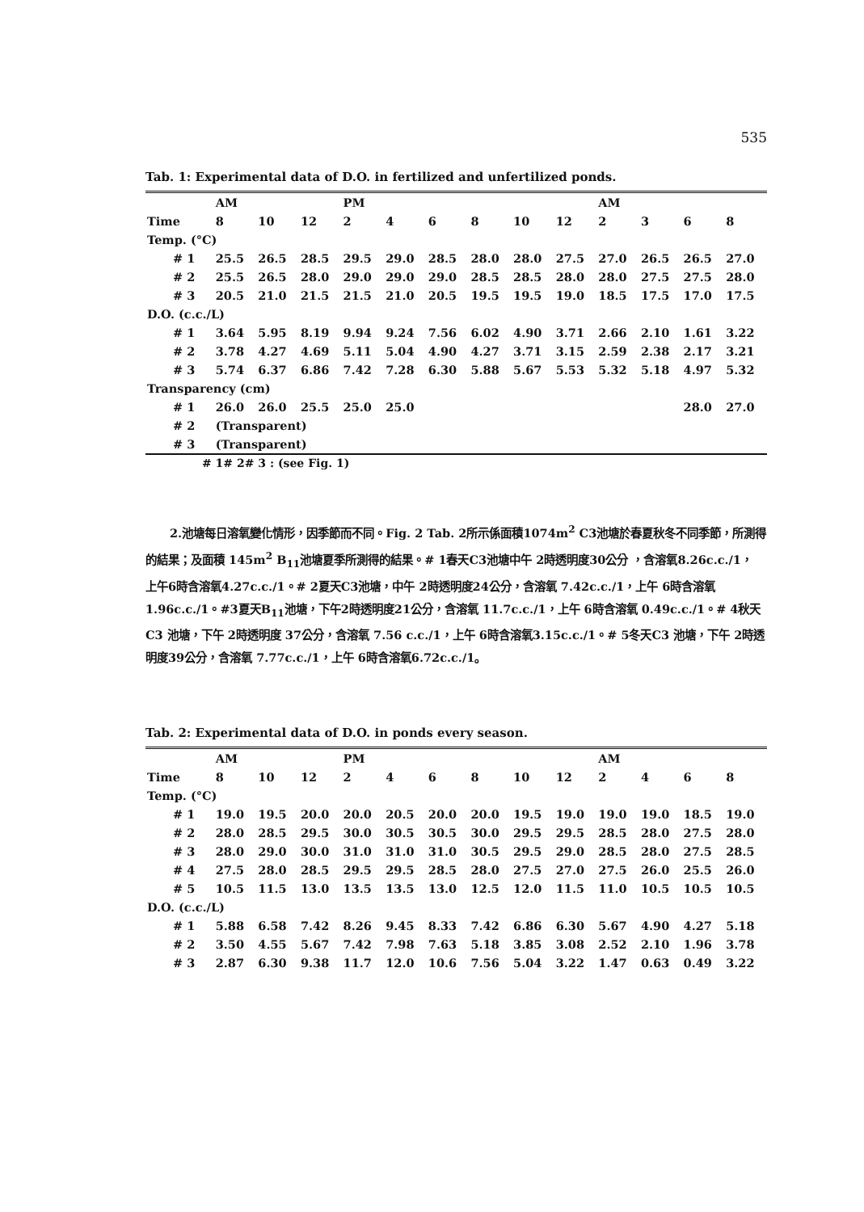535
Tab. 1: Experimental data of D.O. in fertilized and unfertilized ponds.
| | AM | | | PM | | | | | | AM | | | |
| Time | 8 | 10 | 12 | 2 | 4 | 6 | 8 | 10 | 12 | 2 | 3 | 6 | 8 |
| Temp. (°C) | | | | | | | | | | | | | |
| # 1 | 25.5 | 26.5 | 28.5 | 29.5 | 29.0 | 28.5 | 28.0 | 28.0 | 27.5 | 27.0 | 26.5 | 26.5 | 27.0 |
| # 2 | 25.5 | 26.5 | 28.0 | 29.0 | 29.0 | 29.0 | 28.5 | 28.5 | 28.0 | 28.0 | 27.5 | 27.5 | 28.0 |
| # 3 | 20.5 | 21.0 | 21.5 | 21.5 | 21.0 | 20.5 | 19.5 | 19.5 | 19.0 | 18.5 | 17.5 | 17.0 | 17.5 |
| D.O. (c.c./L) | | | | | | | | | | | | | |
| # 1 | 3.64 | 5.95 | 8.19 | 9.94 | 9.24 | 7.56 | 6.02 | 4.90 | 3.71 | 2.66 | 2.10 | 1.61 | 3.22 |
| # 2 | 3.78 | 4.27 | 4.69 | 5.11 | 5.04 | 4.90 | 4.27 | 3.71 | 3.15 | 2.59 | 2.38 | 2.17 | 3.21 |
| # 3 | 5.74 | 6.37 | 6.86 | 7.42 | 7.28 | 6.30 | 5.88 | 5.67 | 5.53 | 5.32 | 5.18 | 4.97 | 5.32 |
| Transparency (cm) | | | | | | | | | | | | | |
| # 1 | 26.0 | 26.0 | 25.5 | 25.0 | 25.0 | | | | | | | 28.0 | 27.0 |
| # 2 | (Transparent) | | | | | | | | | | | | |
| # 3 | (Transparent) | | | | | | | | | | | | |
# 1# 2# 3 : (see Fig. 1)
2.池塘每日溶氧變化情形，因季節而不同。Fig. 2 Tab. 2所示係面積1074m<sup>2</sup> C3池塘於春夏秋冬不同季節，所測得的結果；及面積 145m<sup>2</sup> B<sub>11</sub>池塘夏季所測得的結果。# 1春天C3池塘中午 2時透明度30公分 ，含溶氧8.26c.c./1， 上午6時含溶氧4.27c.c./1。# 2夏天C3池塘，中午 2時透明度24公分，含溶氧 7.42c.c./1，上午 6時含溶氧 1.96c.c./1。#3夏天B<sub>11</sub>池塘，下午2時透明度21公分，含溶氧 11.7c.c./1，上午 6時含溶氧 0.49c.c./1。# 4秋天C3 池塘，下午 2時透明度 37公分，含溶氧 7.56 c.c./1，上午 6時含溶氧3.15c.c./1。# 5冬天C3 池塘，下午 2時透明度39公分，含溶氧 7.77c.c./1，上午 6時含溶氧6.72c.c./1。
Tab. 2: Experimental data of D.O. in ponds every season.
| | AM | | | PM | | | | | | AM | | | |
| Time | 8 | 10 | 12 | 2 | 4 | 6 | 8 | 10 | 12 | 2 | 4 | 6 | 8 |
| Temp. (°C) | | | | | | | | | | | | | |
| # 1 | 19.0 | 19.5 | 20.0 | 20.0 | 20.5 | 20.0 | 20.0 | 19.5 | 19.0 | 19.0 | 19.0 | 18.5 | 19.0 |
| # 2 | 28.0 | 28.5 | 29.5 | 30.0 | 30.5 | 30.5 | 30.0 | 29.5 | 29.5 | 28.5 | 28.0 | 27.5 | 28.0 |
| # 3 | 28.0 | 29.0 | 30.0 | 31.0 | 31.0 | 31.0 | 30.5 | 29.5 | 29.0 | 28.5 | 28.0 | 27.5 | 28.5 |
| # 4 | 27.5 | 28.0 | 28.5 | 29.5 | 29.5 | 28.5 | 28.0 | 27.5 | 27.0 | 27.5 | 26.0 | 25.5 | 26.0 |
| # 5 | 10.5 | 11.5 | 13.0 | 13.5 | 13.5 | 13.0 | 12.5 | 12.0 | 11.5 | 11.0 | 10.5 | 10.5 | 10.5 |
| D.O. (c.c./L) | | | | | | | | | | | | | |
| # 1 | 5.88 | 6.58 | 7.42 | 8.26 | 9.45 | 8.33 | 7.42 | 6.86 | 6.30 | 5.67 | 4.90 | 4.27 | 5.18 |
| # 2 | 3.50 | 4.55 | 5.67 | 7.42 | 7.98 | 7.63 | 5.18 | 3.85 | 3.08 | 2.52 | 2.10 | 1.96 | 3.78 |
| # 3 | 2.87 | 6.30 | 9.38 | 11.7 | 12.0 | 10.6 | 7.56 | 5.04 | 3.22 | 1.47 | 0.63 | 0.49 | 3.22 |